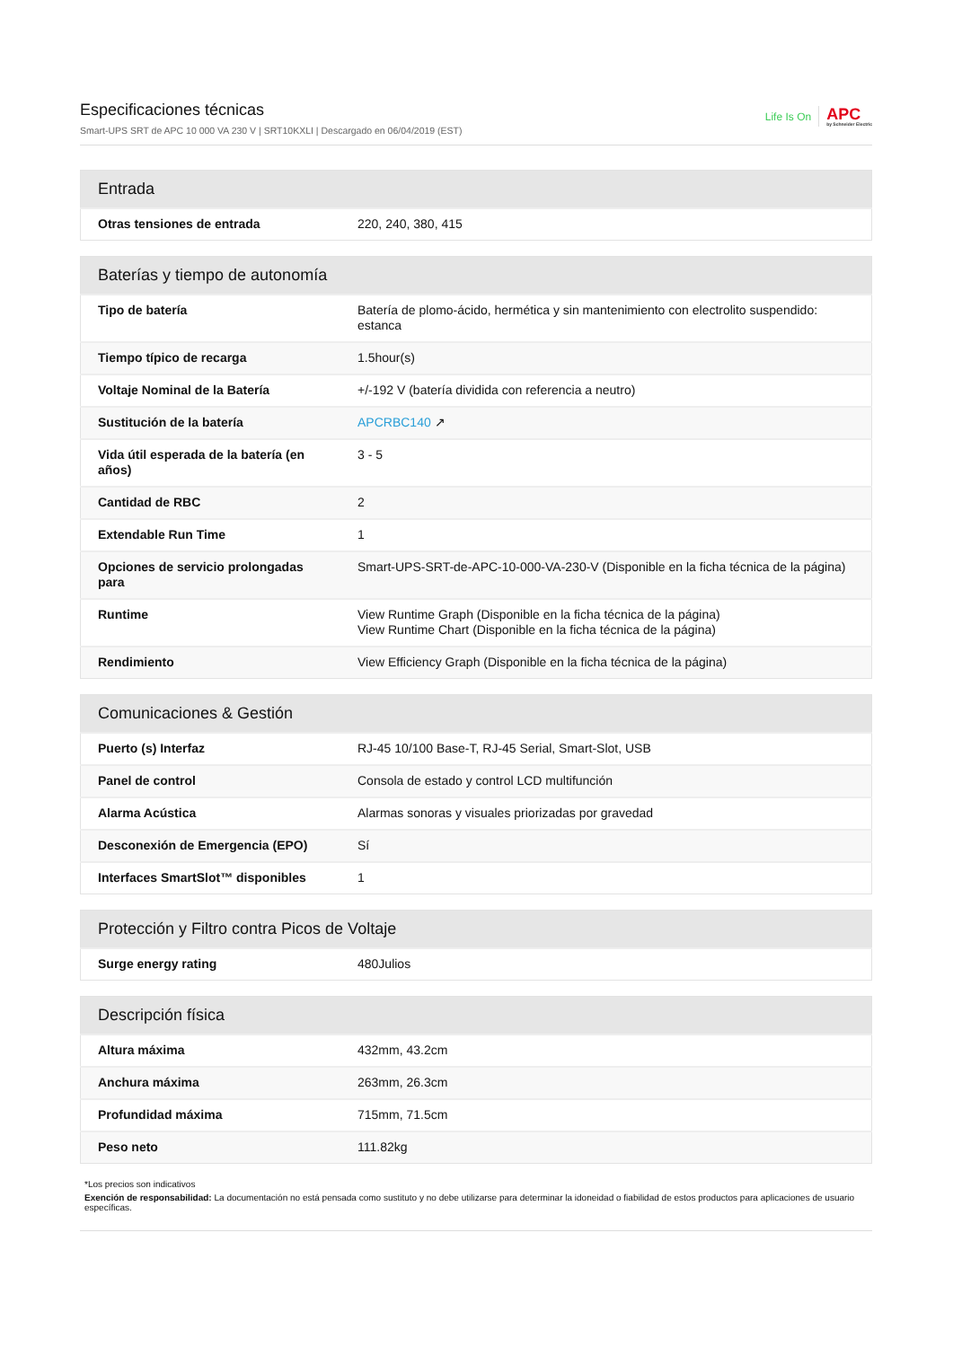Especificaciones técnicas
Smart-UPS SRT de APC 10 000 VA 230 V | SRT10KXLI | Descargado en 06/04/2019 (EST)
Life Is On APC
by Schneider Electric
| Entrada | |
| --- | --- |
| Otras tensiones de entrada | 220, 240, 380, 415 |
| Baterías y tiempo de autonomía | |
| --- | --- |
| Tipo de batería | Batería de plomo-ácido, hermética y sin mantenimiento con electrolito suspendido: estanca |
| Tiempo típico de recarga | 1.5hour(s) |
| Voltaje Nominal de la Batería | +/-192 V (batería dividida con referencia a neutro) |
| Sustitución de la batería | APCRBC140 ↗ |
| Vida útil esperada de la batería (en años) | 3 - 5 |
| Cantidad de RBC | 2 |
| Extendable Run Time | 1 |
| Opciones de servicio prolongadas para | Smart-UPS-SRT-de-APC-10-000-VA-230-V (Disponible en la ficha técnica de la página) |
| Runtime | View Runtime Graph (Disponible en la ficha técnica de la página) View Runtime Chart (Disponible en la ficha técnica de la página) |
| Rendimiento | View Efficiency Graph (Disponible en la ficha técnica de la página) |
| Comunicaciones & Gestión | |
| --- | --- |
| Puerto (s) Interfaz | RJ-45 10/100 Base-T, RJ-45 Serial, Smart-Slot, USB |
| Panel de control | Consola de estado y control LCD multifunción |
| Alarma Acústica | Alarmas sonoras y visuales priorizadas por gravedad |
| Desconexión de Emergencia (EPO) | Sí |
| Interfaces SmartSlot™ disponibles | 1 |
| Protección y Filtro contra Picos de Voltaje | |
| --- | --- |
| Surge energy rating | 480Julios |
| Descripción física | |
| --- | --- |
| Altura máxima | 432mm, 43.2cm |
| Anchura máxima | 263mm, 26.3cm |
| Profundidad máxima | 715mm, 71.5cm |
| Peso neto | 111.82kg |
*Los precios son indicativos
Exención de responsabilidad: La documentación no está pensada como sustituto y no debe utilizarse para determinar la idoneidad o fiabilidad de estos productos para aplicaciones de usuario específicas.